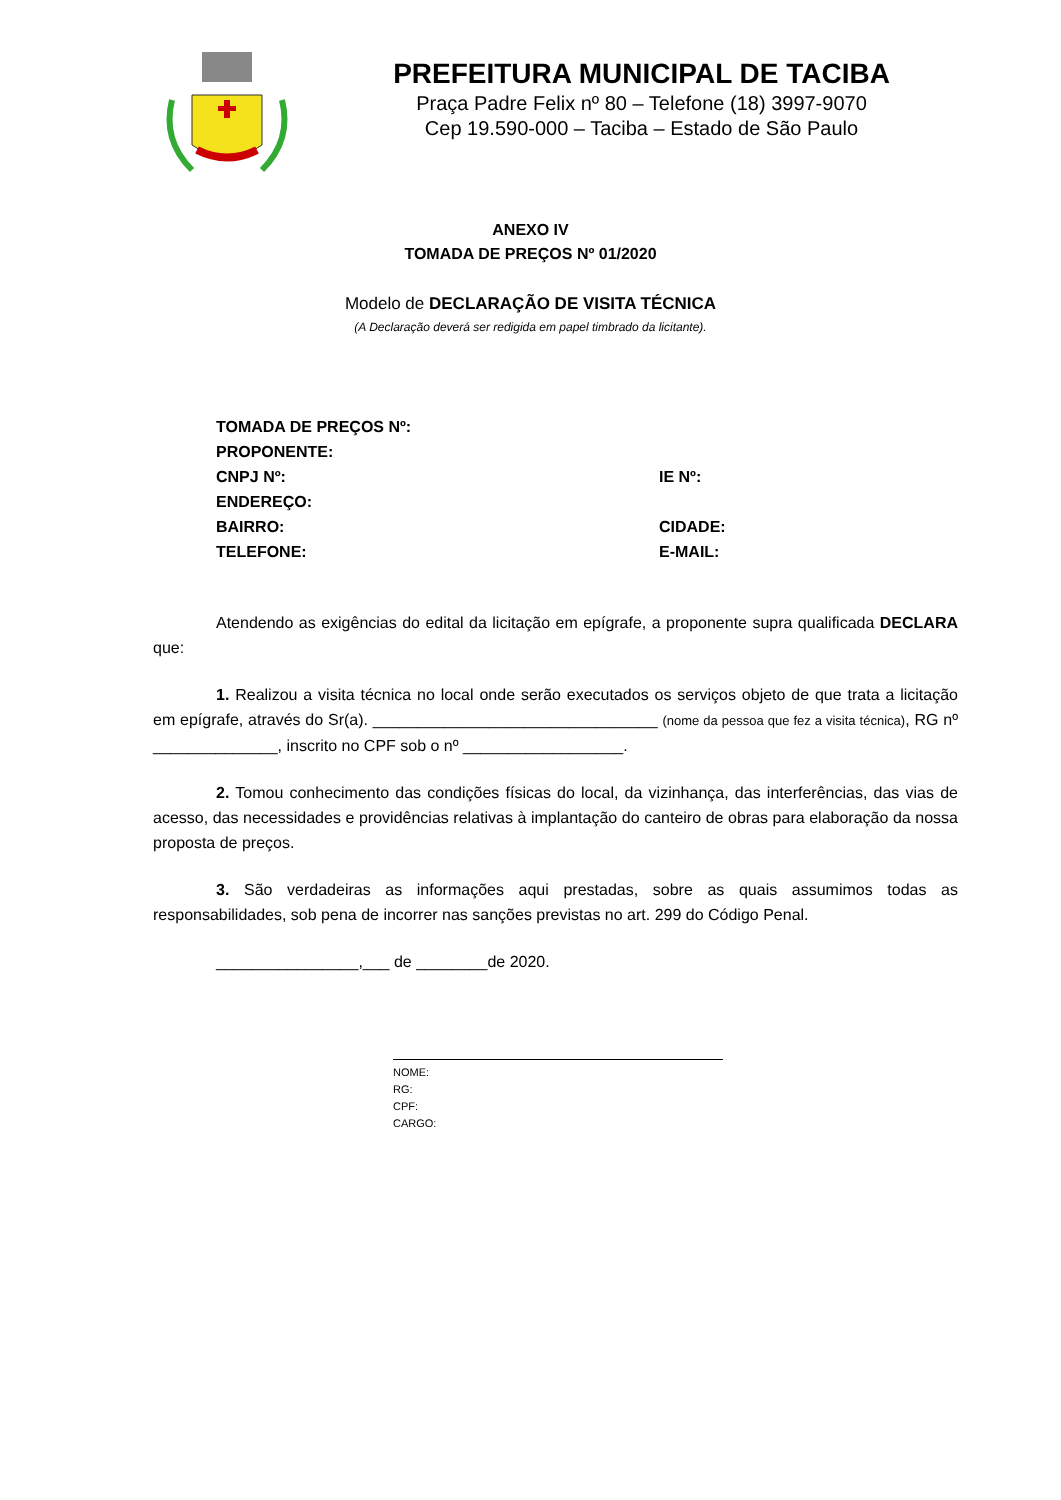PREFEITURA MUNICIPAL DE TACIBA
Praça Padre Felix nº 80 – Telefone (18) 3997-9070
Cep 19.590-000 – Taciba – Estado de São Paulo
ANEXO IV
TOMADA DE PREÇOS Nº 01/2020
Modelo de DECLARAÇÃO DE VISITA TÉCNICA
(A Declaração deverá ser redigida em papel timbrado da licitante).
TOMADA DE PREÇOS Nº:
PROPONENTE:
CNPJ Nº: IE Nº:
ENDEREÇO:
BAIRRO: CIDADE:
TELEFONE: E-MAIL:
Atendendo as exigências do edital da licitação em epígrafe, a proponente supra qualificada DECLARA que:
1. Realizou a visita técnica no local onde serão executados os serviços objeto de que trata a licitação em epígrafe, através do Sr(a). ________________________________ (nome da pessoa que fez a visita técnica), RG nº ______________, inscrito no CPF sob o nº __________________.
2. Tomou conhecimento das condições físicas do local, da vizinhança, das interferências, das vias de acesso, das necessidades e providências relativas à implantação do canteiro de obras para elaboração da nossa proposta de preços.
3. São verdadeiras as informações aqui prestadas, sobre as quais assumimos todas as responsabilidades, sob pena de incorrer nas sanções previstas no art. 299 do Código Penal.
________________,___ de ________de 2020.
NOME:
RG:
CPF:
CARGO: